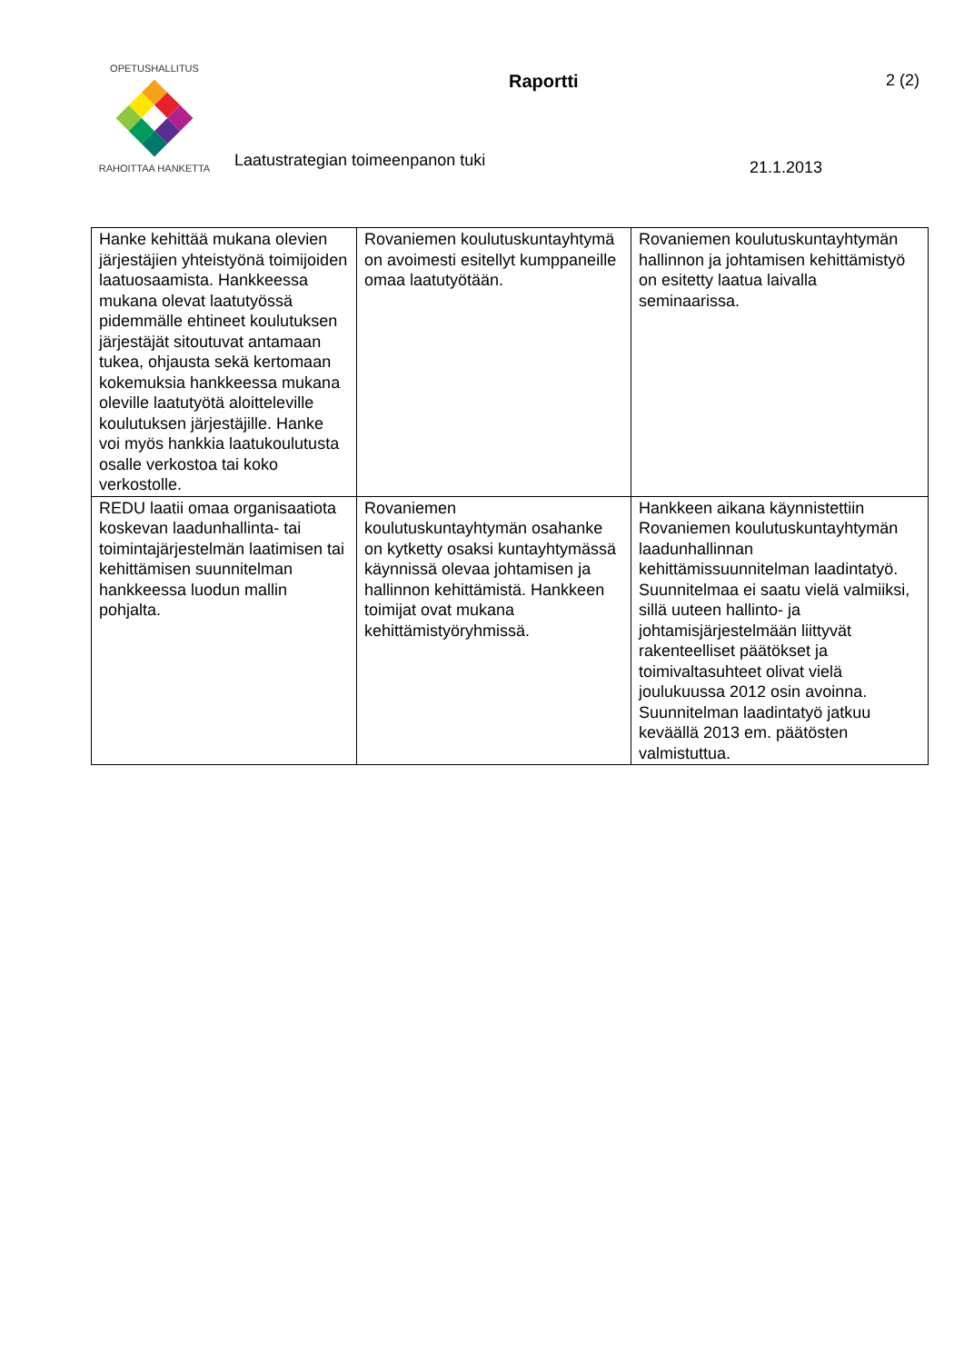OPETUSHALLITUS
RAHOITTAA HANKETTA
Raportti 2 (2)
Laatustrategian toimeenpanon tuki
21.1.2013
| Hanke kehittää mukana olevien järjestäjien yhteistyönä toimijoiden laatuosaamista. Hankkeessa mukana olevat laatutyössä pidemmälle ehtineet koulutuksen järjestäjät sitoutuvat antamaan tukea, ohjausta sekä kertomaan kokemuksia hankkeessa mukana oleville laatutyötä aloitteleville koulutuksen järjestäjille. Hanke voi myös hankkia laatukoulutusta osalle verkostoa tai koko verkostolle. | Rovaniemen koulutuskuntayhtymä on avoimesti esitellyt kumppaneille omaa laatutyötään. | Rovaniemen koulutuskuntayhtymän hallinnon ja johtamisen kehittämistyö on esitetty laatua laivalla seminaarissa. |
| REDU laatii omaa organisaatiota koskevan laadunhallinta- tai toimintajärjestelmän laatimisen tai kehittämisen suunnitelman hankkeessa luodun mallin pohjalta. | Rovaniemen koulutuskuntayhtymän osahanke on kytketty osaksi kuntayhtymässä käynnissä olevaa johtamisen ja hallinnon kehittämistä. Hankkeen toimijat ovat mukana kehittämistyöryhmissä. | Hankkeen aikana käynnistettiin Rovaniemen koulutuskuntayhtymän laadunhallinnan kehittämissuunnitelman laadintatyö. Suunnitelmaa ei saatu vielä valmiiksi, sillä uuteen hallinto- ja johtamisjärjestelmään liittyvät rakenteelliset päätökset ja toimivaltasuhteet olivat vielä joulukuussa 2012 osin avoinna. Suunnitelman laadintatyö jatkuu keväällä 2013 em. päätösten valmistuttua. |